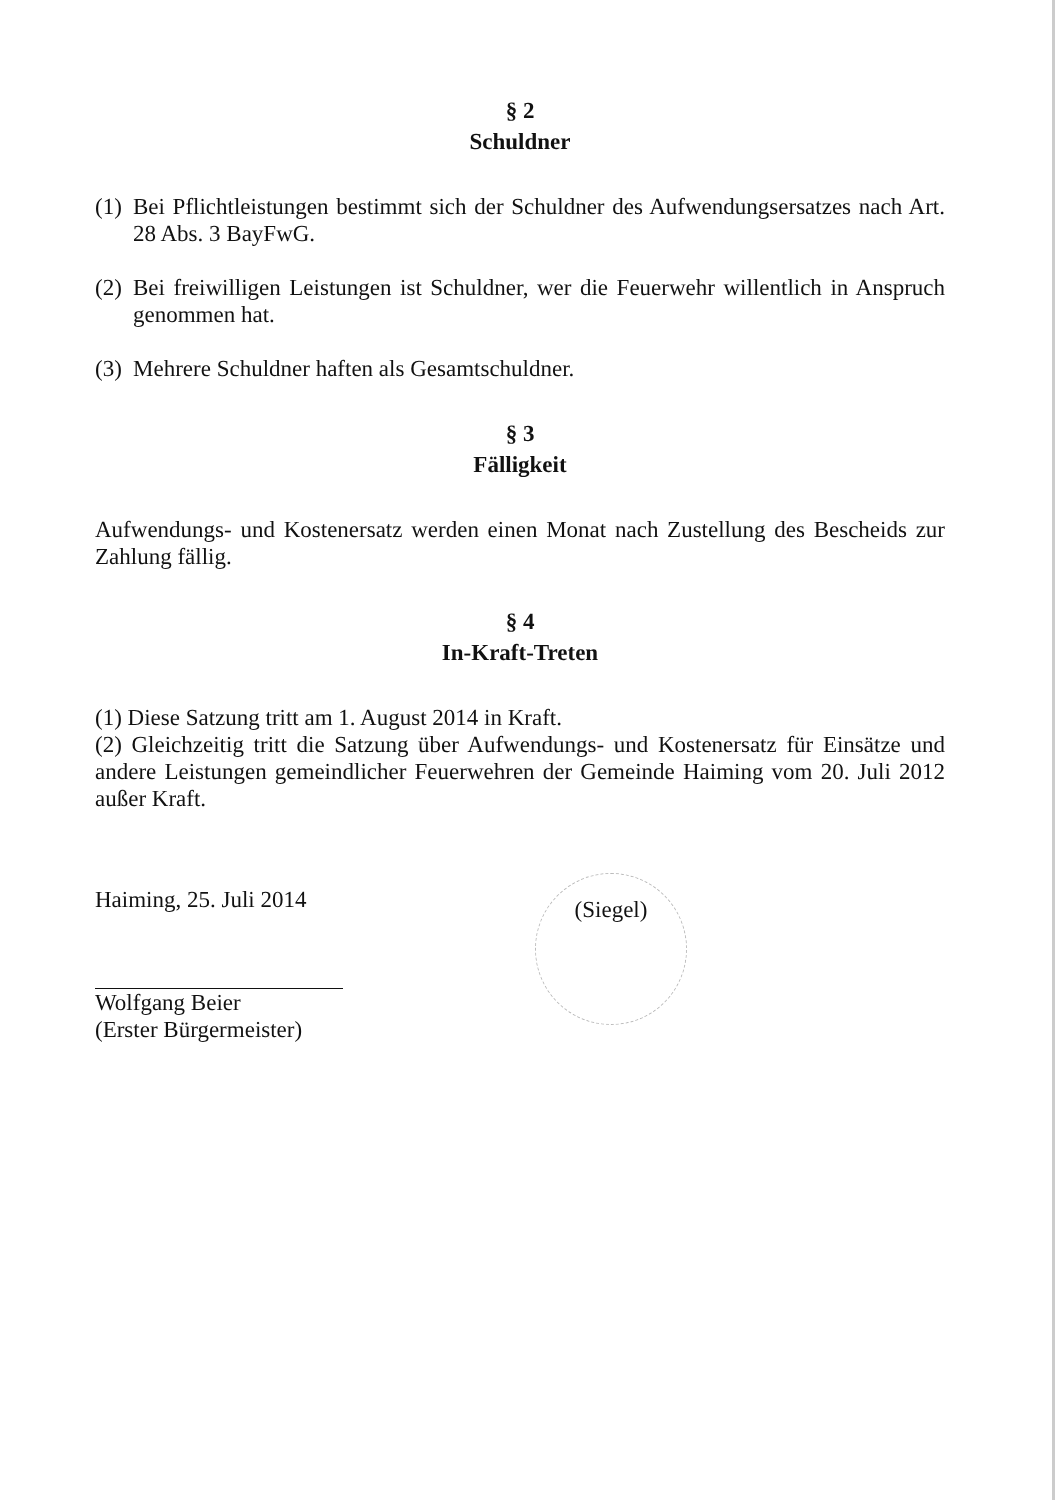§ 2
Schuldner
(1) Bei Pflichtleistungen bestimmt sich der Schuldner des Aufwendungsersatzes nach Art. 28 Abs. 3 BayFwG.
(2) Bei freiwilligen Leistungen ist Schuldner, wer die Feuerwehr willentlich in Anspruch genommen hat.
(3) Mehrere Schuldner haften als Gesamtschuldner.
§ 3
Fälligkeit
Aufwendungs- und Kostenersatz werden einen Monat nach Zustellung des Bescheids zur Zahlung fällig.
§ 4
In-Kraft-Treten
(1) Diese Satzung tritt am 1. August 2014 in Kraft.
(2) Gleichzeitig tritt die Satzung über Aufwendungs- und Kostenersatz für Einsätze und andere Leistungen gemeindlicher Feuerwehren der Gemeinde Haiming vom 20. Juli 2012 außer Kraft.
Haiming, 25. Juli 2014
Wolfgang Beier
(Erster Bürgermeister)
(Siegel)